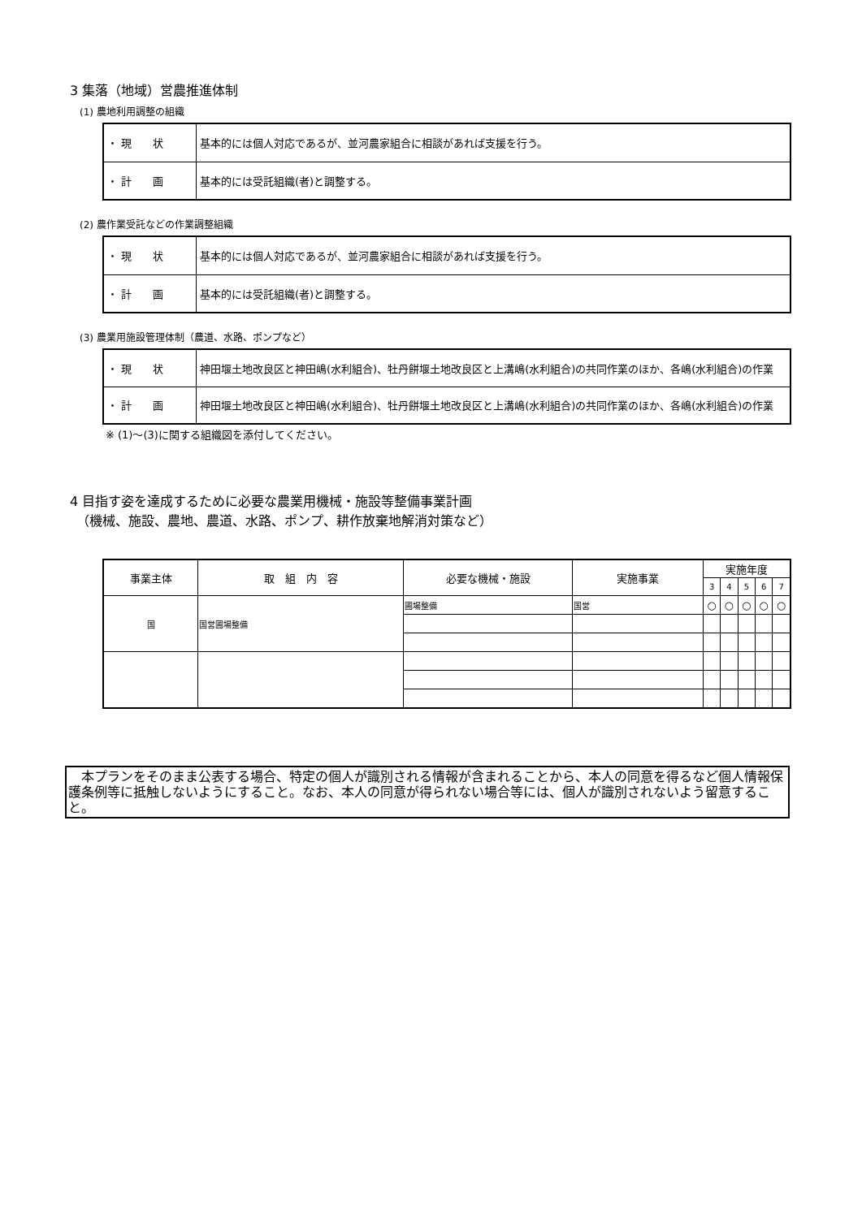3 集落（地域）営農推進体制
(1) 農地利用調整の組織
| ・ 現 状 | 基本的には個人対応であるが、並河農家組合に相談があれば支援を行う。 |
| ・ 計 画 | 基本的には受託組織(者)と調整する。 |
(2) 農作業受託などの作業調整組織
| ・ 現 状 | 基本的には個人対応であるが、並河農家組合に相談があれば支援を行う。 |
| ・ 計 画 | 基本的には受託組織(者)と調整する。 |
(3) 農業用施設管理体制（農道、水路、ポンプなど）
| ・ 現 状 | 神田堰土地改良区と神田嶋(水利組合)、牡丹餅堰土地改良区と上溝嶋(水利組合)の共同作業のほか、各嶋(水利組合)の作業 |
| ・ 計 画 | 神田堰土地改良区と神田嶋(水利組合)、牡丹餅堰土地改良区と上溝嶋(水利組合)の共同作業のほか、各嶋(水利組合)の作業 |
※ (1)〜(3)に関する組織図を添付してください。
4 目指す姿を達成するために必要な農業用機械・施設等整備事業計画
　（機械、施設、農地、農道、水路、ポンプ、耕作放棄地解消対策など）
| 事業主体 | 取 組 内 容 | 必要な機械・施設 | 実施事業 | 実施年度 | | | | |
| --- | --- | --- | --- | --- | --- | --- | --- | --- |
| | | | | 3 | 4 | 5 | 6 | 7 |
| 国 | 国営圃場整備 | 圃場整備 | 国営 | ○ | ○ | ○ | ○ | ○ |
　本プランをそのまま公表する場合、特定の個人が識別される情報が含まれることから、本人の同意を得るなど個人情報保護条例等に抵触しないようにすること。なお、本人の同意が得られない場合等には、個人が識別されないよう留意すること。